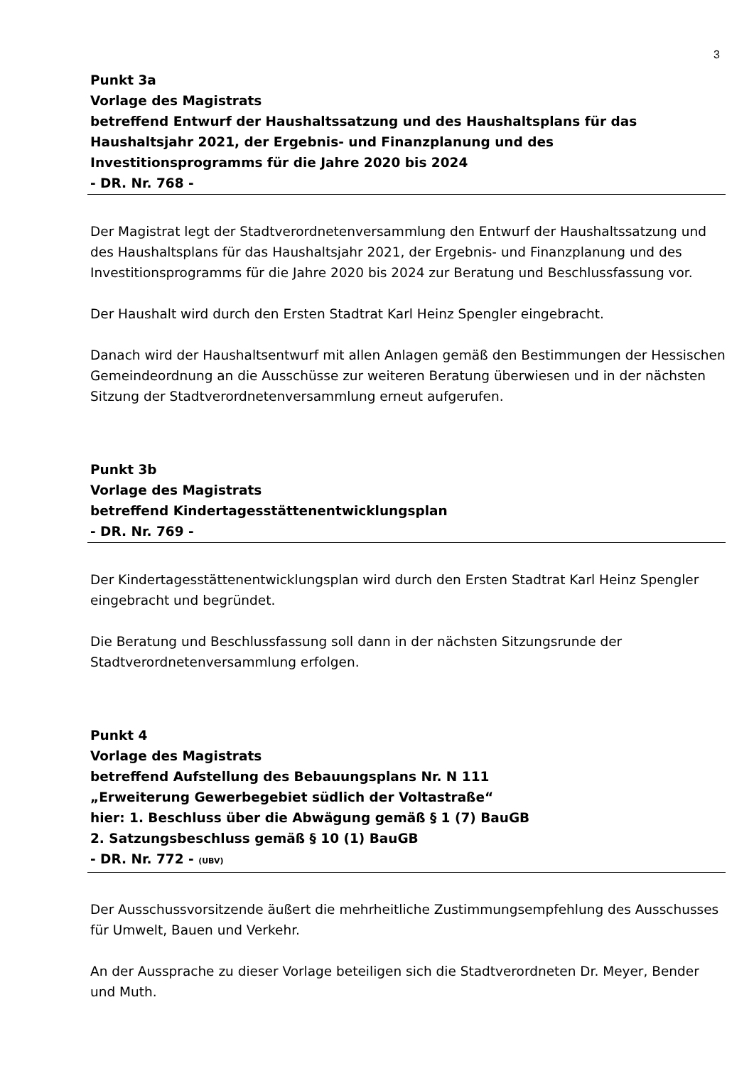3
Punkt 3a
Vorlage des Magistrats
betreffend Entwurf der Haushaltssatzung und des Haushaltsplans für das Haushaltsjahr 2021, der Ergebnis- und Finanzplanung und des Investitionsprogramms für die Jahre 2020 bis 2024
- DR. Nr. 768 -
Der Magistrat legt der Stadtverordnetenversammlung den Entwurf der Haushaltssatzung und des Haushaltsplans für das Haushaltsjahr 2021, der Ergebnis- und Finanzplanung und des Investitionsprogramms für die Jahre 2020 bis 2024 zur Beratung und Beschlussfassung vor.
Der Haushalt wird durch den Ersten Stadtrat Karl Heinz Spengler eingebracht.
Danach wird der Haushaltsentwurf mit allen Anlagen gemäß den Bestimmungen der Hessischen Gemeindeordnung an die Ausschüsse zur weiteren Beratung überwiesen und in der nächsten Sitzung der Stadtverordnetenversammlung erneut aufgerufen.
Punkt 3b
Vorlage des Magistrats
betreffend Kindertagesstättenentwicklungsplan
- DR. Nr. 769 -
Der Kindertagesstättenentwicklungsplan wird durch den Ersten Stadtrat Karl Heinz Spengler eingebracht und begründet.
Die Beratung und Beschlussfassung soll dann in der nächsten Sitzungsrunde der Stadtverordnetenversammlung erfolgen.
Punkt 4
Vorlage des Magistrats
betreffend Aufstellung des Bebauungsplans Nr. N 111
„Erweiterung Gewerbegebiet südlich der Voltastraße“
hier: 1. Beschluss über die Abwägung gemäß § 1 (7) BauGB
2. Satzungsbeschluss gemäß § 10 (1) BauGB
- DR. Nr. 772 - (UBV)
Der Ausschussvorsitzende äußert die mehrheitliche Zustimmungsempfehlung des Ausschusses für Umwelt, Bauen und Verkehr.
An der Aussprache zu dieser Vorlage beteiligen sich die Stadtverordneten Dr. Meyer, Bender und Muth.